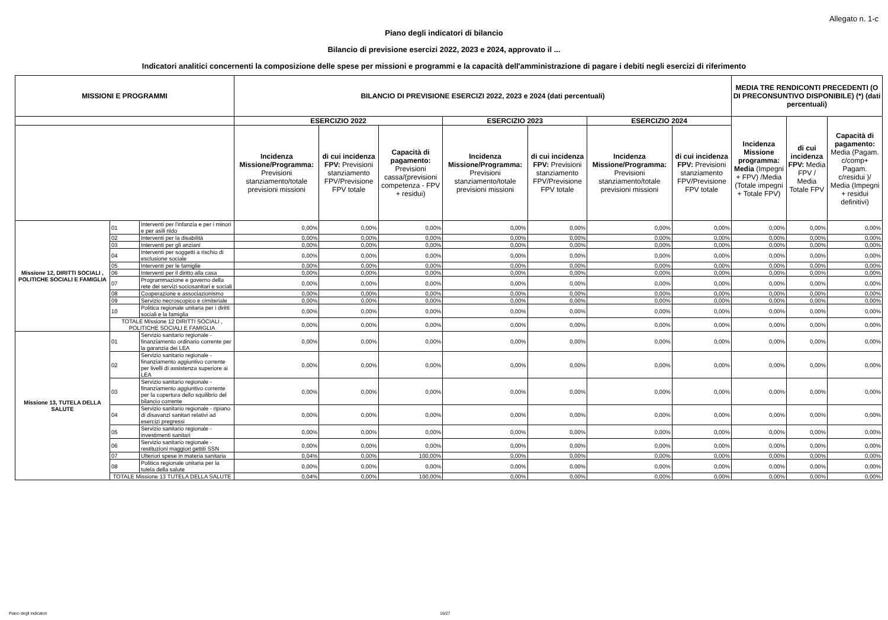Allegato n. 1-c
Piano degli indicatori di bilancio
Bilancio di previsione esercizi 2022, 2023 e 2024, approvato il ...
Indicatori analitici concernenti la composizione delle spese per missioni e programmi e la capacità dell'amministrazione di pagare i debiti negli esercizi di riferimento
| MISSIONI E PROGRAMMI | | | BILANCIO DI PREVISIONE ESERCIZI 2022, 2023 e 2024 (dati percentuali) | | | | | | | MEDIA TRE RENDICONTI PRECEDENTI (O DI PRECONSUNTIVO DISPONIBILE) (*) (dati percentuali) | | |
| --- | --- | --- | --- | --- | --- | --- | --- | --- | --- | --- | --- | --- |
| | | | ESERCIZIO 2022 | | | ESERCIZIO 2023 | | ESERCIZIO 2024 | | Incidenza Missione programma: Media (Impegni + FPV) /Media (Totale impegni + Totale FPV) | di cui incidenza FPV: Media FPV / Media Totale FPV | Capacità di pagamento: Media (Pagam. c/comp+ Pagam. c/residui )/ Media (Impegni + residui definitivi) |
| | | | Incidenza Missione/Programma: Previsioni stanziamento/totale previsioni missioni | di cui incidenza FPV: Previsioni stanziamento FPV/Previsione FPV totale | Capacità di pagamento: Previsioni cassa/(previsioni competenza - FPV + residui) | Incidenza Missione/Programma: Previsioni stanziamento/totale previsioni missioni | di cui incidenza FPV: Previsioni stanziamento FPV/Previsione FPV totale | Incidenza Missione/Programma: Previsioni stanziamento/totale previsioni missioni | di cui incidenza FPV: Previsioni stanziamento FPV/Previsione FPV totale | | | |
| Missione 12, DIRITTI SOCIALI , POLITICHE SOCIALI E FAMIGLIA | 01 | Interventi per l'infanzia e per i minori e per asili nido | 0,00% | 0,00% | 0,00% | 0,00% | 0,00% | 0,00% | 0,00% | 0,00% | 0,00% | 0,00% |
| | 02 | Interventi per la disabilità | 0,00% | 0,00% | 0,00% | 0,00% | 0,00% | 0,00% | 0,00% | 0,00% | 0,00% | 0,00% |
| | 03 | Interventi per gli anziani | 0,00% | 0,00% | 0,00% | 0,00% | 0,00% | 0,00% | 0,00% | 0,00% | 0,00% | 0,00% |
| | 04 | Interventi per soggetti a rischio di esclusione sociale | 0,00% | 0,00% | 0,00% | 0,00% | 0,00% | 0,00% | 0,00% | 0,00% | 0,00% | 0,00% |
| | 05 | Interventi per le famiglie | 0,00% | 0,00% | 0,00% | 0,00% | 0,00% | 0,00% | 0,00% | 0,00% | 0,00% | 0,00% |
| | 06 | Interventi per il diritto alla casa | 0,00% | 0,00% | 0,00% | 0,00% | 0,00% | 0,00% | 0,00% | 0,00% | 0,00% | 0,00% |
| | 07 | Programmazione e governo della rete dei servizi sociosanitari e sociali | 0,00% | 0,00% | 0,00% | 0,00% | 0,00% | 0,00% | 0,00% | 0,00% | 0,00% | 0,00% |
| | 08 | Cooperazione e associazionismo | 0,00% | 0,00% | 0,00% | 0,00% | 0,00% | 0,00% | 0,00% | 0,00% | 0,00% | 0,00% |
| | 09 | Servizio necroscopico e cimiteriale | 0,00% | 0,00% | 0,00% | 0,00% | 0,00% | 0,00% | 0,00% | 0,00% | 0,00% | 0,00% |
| | 10 | Politica regionale unitaria per i diritti sociali e la famiglia | 0,00% | 0,00% | 0,00% | 0,00% | 0,00% | 0,00% | 0,00% | 0,00% | 0,00% | 0,00% |
| | TOTALE Missione 12 DIRITTI SOCIALI , POLITICHE SOCIALI E FAMIGLIA | | 0,00% | 0,00% | 0,00% | 0,00% | 0,00% | 0,00% | 0,00% | 0,00% | 0,00% | 0,00% |
| Missione 13, TUTELA DELLA SALUTE | 01 | Servizio sanitario regionale - finanziamento ordinario corrente per la garanzia dei LEA | 0,00% | 0,00% | 0,00% | 0,00% | 0,00% | 0,00% | 0,00% | 0,00% | 0,00% | 0,00% |
| | 02 | Servizio sanitario regionale - finanziamento aggiuntivo corrente per livelli di assistenza superiore ai LEA | 0,00% | 0,00% | 0,00% | 0,00% | 0,00% | 0,00% | 0,00% | 0,00% | 0,00% | 0,00% |
| | 03 | Servizio sanitario regionale - finanziamento aggiuntivo corrente per la copertura dello squilibrio del bilancio corrente | 0,00% | 0,00% | 0,00% | 0,00% | 0,00% | 0,00% | 0,00% | 0,00% | 0,00% | 0,00% |
| | 04 | Servizio sanitario regionale - ripiano di disavanzi sanitari relativi ad esercizi pregressi | 0,00% | 0,00% | 0,00% | 0,00% | 0,00% | 0,00% | 0,00% | 0,00% | 0,00% | 0,00% |
| | 05 | Servizio sanitario regionale - investimenti sanitari | 0,00% | 0,00% | 0,00% | 0,00% | 0,00% | 0,00% | 0,00% | 0,00% | 0,00% | 0,00% |
| | 06 | Servizio sanitario regionale - restituzioni maggiori gettiti SSN | 0,00% | 0,00% | 0,00% | 0,00% | 0,00% | 0,00% | 0,00% | 0,00% | 0,00% | 0,00% |
| | 07 | Ulteriori spese in materia sanitaria | 0,04% | 0,00% | 100,00% | 0,00% | 0,00% | 0,00% | 0,00% | 0,00% | 0,00% | 0,00% |
| | 08 | Politica regionale unitaria per la tutela della salute | 0,00% | 0,00% | 0,00% | 0,00% | 0,00% | 0,00% | 0,00% | 0,00% | 0,00% | 0,00% |
| | TOTALE Missione 13 TUTELA DELLA SALUTE | | 0,04% | 0,00% | 100,00% | 0,00% | 0,00% | 0,00% | 0,00% | 0,00% | 0,00% | 0,00% |
Piano degli indicatori 16/27